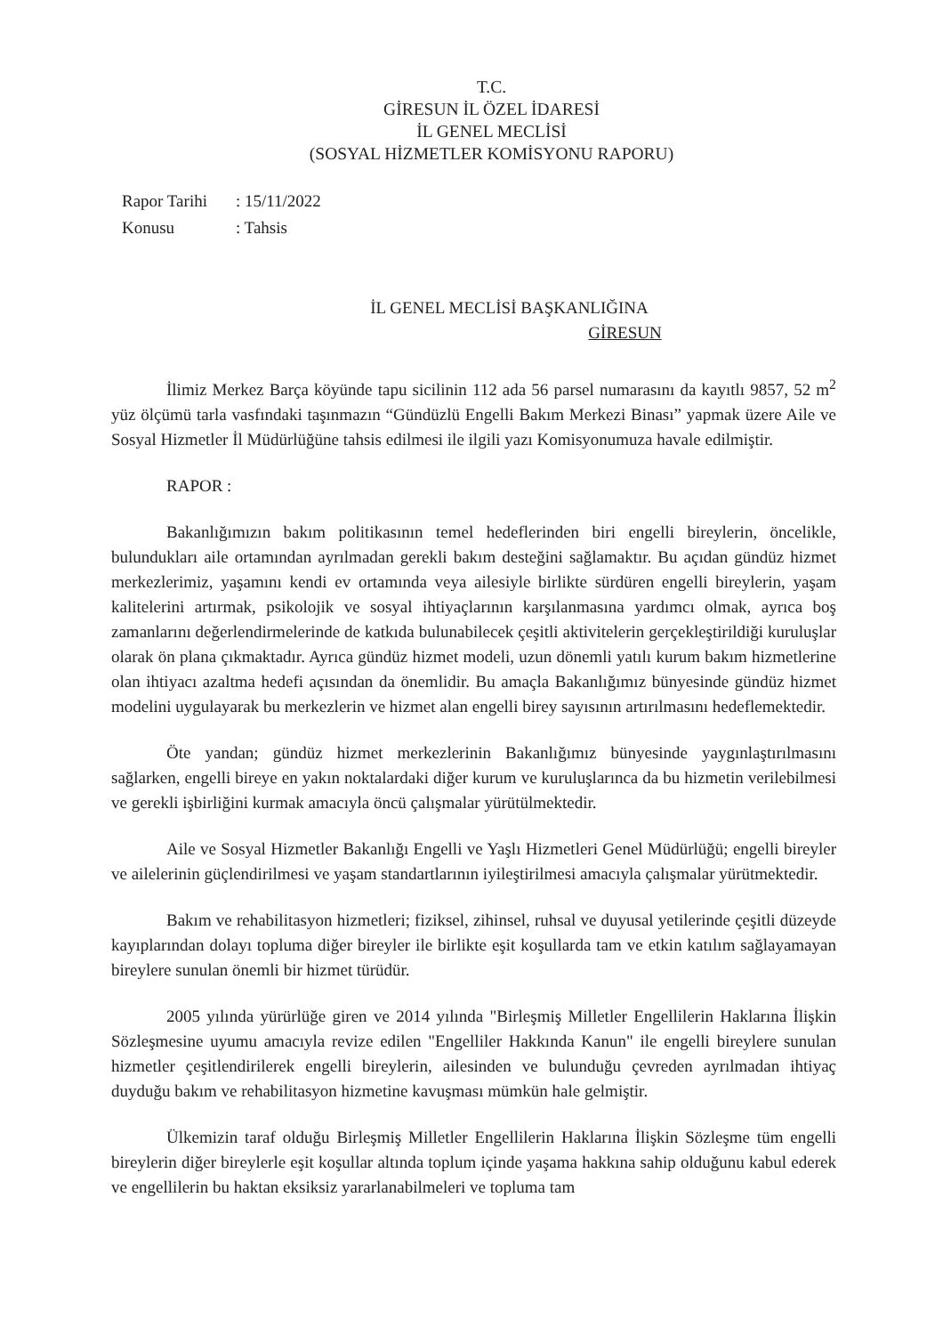T.C.
GİRESUN İL ÖZEL İDARESİ
İL GENEL MECLİSİ
(SOSYAL HİZMETLER KOMİSYONU RAPORU)
| Rapor Tarihi | : 15/11/2022 |
| Konusu | : Tahsis |
İL GENEL MECLİSİ BAŞKANLIĞINA
GİRESUN
İlimiz Merkez Barça köyünde tapu sicilinin 112 ada 56 parsel numarasını da kayıtlı 9857, 52 m<sup>2</sup> yüz ölçümü tarla vasfındaki taşınmazın “Gündüzlü Engelli Bakım Merkezi Binası” yapmak üzere Aile ve Sosyal Hizmetler İl Müdürlüğüne tahsis edilmesi ile ilgili yazı Komisyonumuza havale edilmiştir.
RAPOR :
Bakanlığımızın bakım politikasının temel hedeflerinden biri engelli bireylerin, öncelikle, bulundukları aile ortamından ayrılmadan gerekli bakım desteğini sağlamaktır. Bu açıdan gündüz hizmet merkezlerimiz, yaşamını kendi ev ortamında veya ailesiyle birlikte sürdüren engelli bireylerin, yaşam kalitelerini artırmak, psikolojik ve sosyal ihtiyaçlarının karşılanmasına yardımcı olmak, ayrıca boş zamanlarını değerlendirmelerinde de katkıda bulunabilecek çeşitli aktivitelerin gerçekleştirildiği kuruluşlar olarak ön plana çıkmaktadır. Ayrıca gündüz hizmet modeli, uzun dönemli yatılı kurum bakım hizmetlerine olan ihtiyacı azaltma hedefi açısından da önemlidir. Bu amaçla Bakanlığımız bünyesinde gündüz hizmet modelini uygulayarak bu merkezlerin ve hizmet alan engelli birey sayısının artırılmasını hedeflemektedir.
Öte yandan; gündüz hizmet merkezlerinin Bakanlığımız bünyesinde yaygınlaştırılmasını sağlarken, engelli bireye en yakın noktalardaki diğer kurum ve kuruluşlarınca da bu hizmetin verilebilmesi ve gerekli işbirliğini kurmak amacıyla öncü çalışmalar yürütülmektedir.
Aile ve Sosyal Hizmetler Bakanlığı Engelli ve Yaşlı Hizmetleri Genel Müdürlüğü; engelli bireyler ve ailelerinin güçlendirilmesi ve yaşam standartlarının iyileştirilmesi amacıyla çalışmalar yürütmektedir.
Bakım ve rehabilitasyon hizmetleri; fiziksel, zihinsel, ruhsal ve duyusal yetilerinde çeşitli düzeyde kayıplarından dolayı topluma diğer bireyler ile birlikte eşit koşullarda tam ve etkin katılım sağlayamayan bireylere sunulan önemli bir hizmet türüdür.
2005 yılında yürürlüğe giren ve 2014 yılında "Birleşmiş Milletler Engellilerin Haklarına İlişkin Sözleşmesine uyumu amacıyla revize edilen "Engelliler Hakkında Kanun" ile engelli bireylere sunulan hizmetler çeşitlendirilerek engelli bireylerin, ailesinden ve bulunduğu çevreden ayrılmadan ihtiyaç duyduğu bakım ve rehabilitasyon hizmetine kavuşması mümkün hale gelmiştir.
Ülkemizin taraf olduğu Birleşmiş Milletler Engellilerin Haklarına İlişkin Sözleşme tüm engelli bireylerin diğer bireylerle eşit koşullar altında toplum içinde yaşama hakkına sahip olduğunu kabul ederek ve engellilerin bu haktan eksiksiz yararlanabilmeleri ve topluma tam